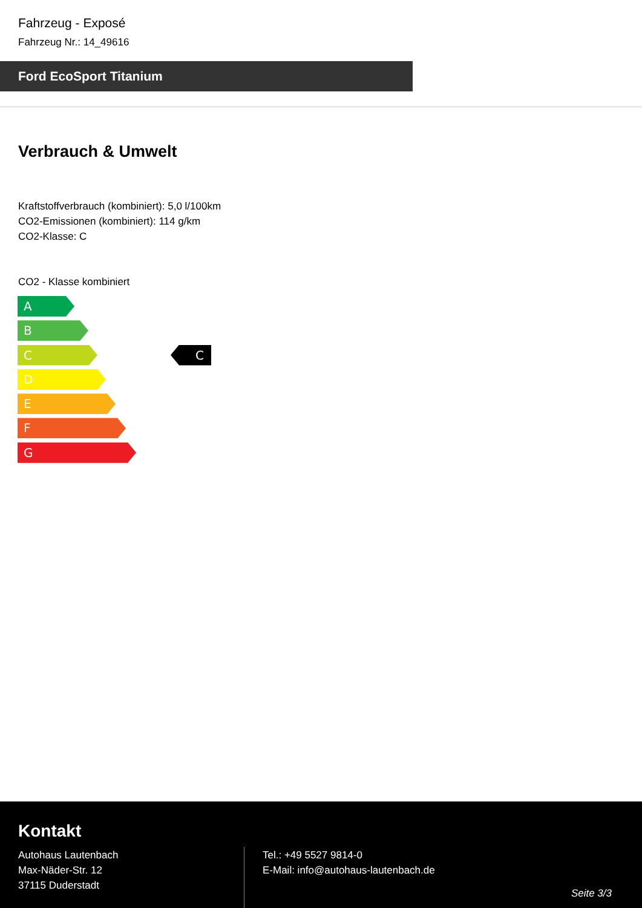Fahrzeug - Exposé
Fahrzeug Nr.: 14_49616
Ford EcoSport Titanium
Verbrauch & Umwelt
Kraftstoffverbrauch (kombiniert): 5,0 l/100km
CO2-Emissionen (kombiniert): 114 g/km
CO2-Klasse: C
CO2 - Klasse kombiniert
A
B
C
C
D
E
F
G
Kontakt
Autohaus Lautenbach
Max-Näder-Str. 12
37115 Duderstadt
Tel.: +49 5527 9814-0
E-Mail: info@autohaus-lautenbach.de
Seite 3/3